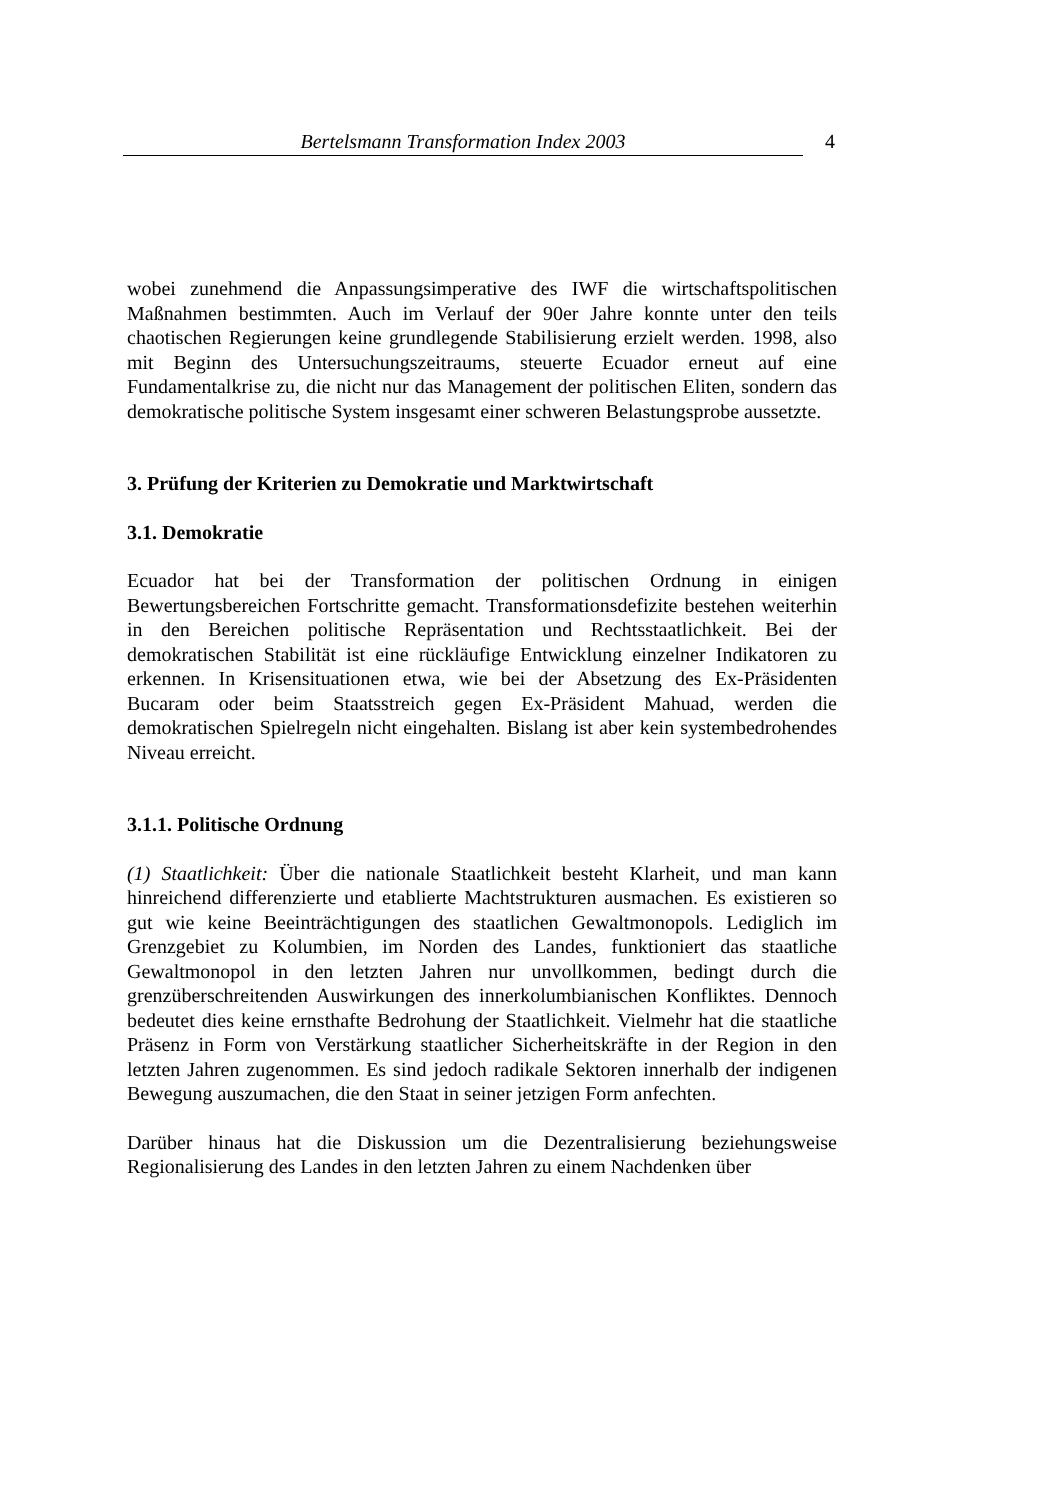Bertelsmann Transformation Index 2003 4
wobei zunehmend die Anpassungsimperative des IWF die wirtschaftspolitischen Maßnahmen bestimmten. Auch im Verlauf der 90er Jahre konnte unter den teils chaotischen Regierungen keine grundlegende Stabilisierung erzielt werden. 1998, also mit Beginn des Untersuchungszeitraums, steuerte Ecuador erneut auf eine Fundamentalkrise zu, die nicht nur das Management der politischen Eliten, sondern das demokratische politische System insgesamt einer schweren Belastungsprobe aussetzte.
3. Prüfung der Kriterien zu Demokratie und Marktwirtschaft
3.1. Demokratie
Ecuador hat bei der Transformation der politischen Ordnung in einigen Bewertungsbereichen Fortschritte gemacht. Transformationsdefizite bestehen weiterhin in den Bereichen politische Repräsentation und Rechtsstaatlichkeit. Bei der demokratischen Stabilität ist eine rückläufige Entwicklung einzelner Indikatoren zu erkennen. In Krisensituationen etwa, wie bei der Absetzung des Ex-Präsidenten Bucaram oder beim Staatsstreich gegen Ex-Präsident Mahuad, werden die demokratischen Spielregeln nicht eingehalten. Bislang ist aber kein systembedrohendes Niveau erreicht.
3.1.1. Politische Ordnung
(1) Staatlichkeit: Über die nationale Staatlichkeit besteht Klarheit, und man kann hinreichend differenzierte und etablierte Machtstrukturen ausmachen. Es existieren so gut wie keine Beeinträchtigungen des staatlichen Gewaltmonopols. Lediglich im Grenzgebiet zu Kolumbien, im Norden des Landes, funktioniert das staatliche Gewaltmonopol in den letzten Jahren nur unvollkommen, bedingt durch die grenzüberschreitenden Auswirkungen des innerkolumbianischen Konfliktes. Dennoch bedeutet dies keine ernsthafte Bedrohung der Staatlichkeit. Vielmehr hat die staatliche Präsenz in Form von Verstärkung staatlicher Sicherheitskräfte in der Region in den letzten Jahren zugenommen. Es sind jedoch radikale Sektoren innerhalb der indigenen Bewegung auszumachen, die den Staat in seiner jetzigen Form anfechten.
Darüber hinaus hat die Diskussion um die Dezentralisierung beziehungsweise Regionalisierung des Landes in den letzten Jahren zu einem Nachdenken über